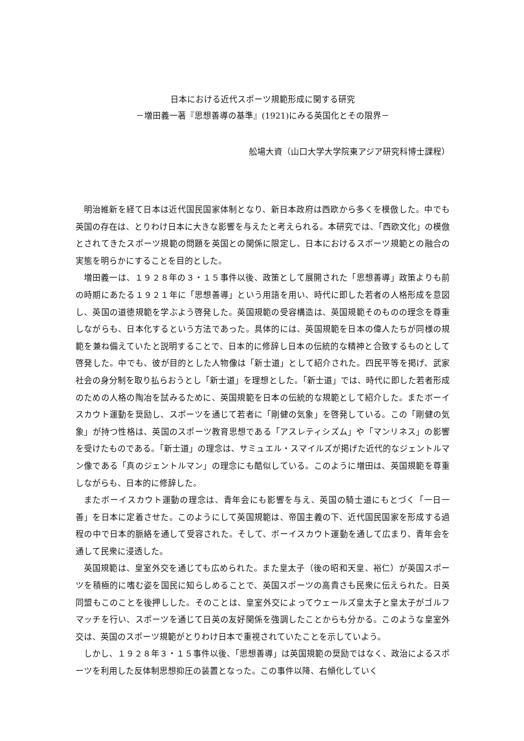日本における近代スポーツ規範形成に関する研究
－増田義一著『思想善導の基準』(1921)にみる英国化とその限界－
舩場大資（山口大学大学院東アジア研究科博士課程）
明治維新を経て日本は近代国民国家体制となり、新日本政府は西欧から多くを模倣した。中でも英国の存在は、とりわけ日本に大きな影響を与えたと考えられる。本研究では、「西欧文化」の模倣とされてきたスポーツ規範の問題を英国との関係に限定し、日本におけるスポーツ規範との融合の実態を明らかにすることを目的とした。
増田義一は、１９２８年の３・１５事件以後、政策として展開された「思想善導」政策よりも前の時期にあたる１９２１年に「思想善導」という用語を用い、時代に即した若者の人格形成を意図し、英国の道徳規範を学ぶよう啓発した。英国規範の受容構造は、英国規範そのものの理念を尊重しながらも、日本化するという方法であった。具体的には、英国規範を日本の偉人たちが同様の規範を兼ね備えていたと説明することで、日本的に修辞し日本の伝統的な精神と合致するものとして啓発した。中でも、彼が目的とした人物像は「新士道」として紹介された。四民平等を掲げ、武家社会の身分制を取り払らおうとし「新士道」を理想とした。「新士道」では、時代に即した若者形成のための人格の陶冶を試みるために、英国規範を日本の伝統的な規範として紹介した。またボーイスカウト運動を奨励し、スポーツを通じて若者に「剛健の気象」を啓発している。この「剛健の気象」が持つ性格は、英国のスポーツ教育思想である「アスレティシズム」や「マンリネス」の影響を受けたものである。「新士道」の理念は、サミュエル・スマイルズが掲げた近代的なジェントルマン像である「真のジェントルマン」の理念にも酷似している。このように増田は、英国規範を尊重しながらも、日本的に修辞した。
またボーイスカウト運動の理念は、青年会にも影響を与え、英国の騎士道にもとづく「一日一善」を日本に定着させた。このようにして英国規範は、帝国主義の下、近代国民国家を形成する過程の中で日本的脈絡を通して受容された。そして、ボーイスカウト運動を通して広まり、青年会を通して民衆に浸透した。
英国規範は、皇室外交を通じても広められた。また皇太子（後の昭和天皇、裕仁）が英国スポーツを積極的に嗜む姿を国民に知らしめることで、英国スポーツの高貴さも民衆に伝えられた。日英同盟もこのことを後押しした。そのことは、皇室外交によってウェールズ皇太子と皇太子がゴルフマッチを行い、スポーツを通じて日英の友好関係を強調したことからも分かる。このような皇室外交は、英国のスポーツ規範がとりわけ日本で重視されていたことを示していよう。
しかし、１９２８年３・１５事件以後、「思想善導」は英国規範の奨励ではなく、政治によるスポーツを利用した反体制思想抑圧の装置となった。この事件以降、右傾化していく